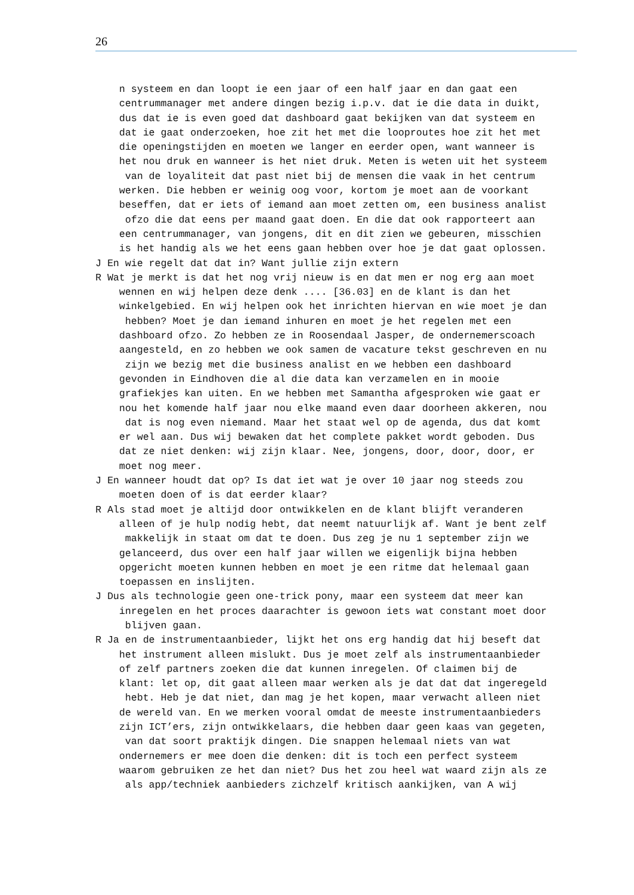26
n systeem en dan loopt ie een jaar of een half jaar en dan gaat een centrummanager met andere dingen bezig i.p.v. dat ie die data in duikt, dus dat ie is even goed dat dashboard gaat bekijken van dat systeem en dat ie gaat onderzoeken, hoe zit het met die looproutes hoe zit het met die openingstijden en moeten we langer en eerder open, want wanneer is het nou druk en wanneer is het niet druk. Meten is weten uit het systeem van de loyaliteit dat past niet bij de mensen die vaak in het centrum werken. Die hebben er weinig oog voor, kortom je moet aan de voorkant beseffen, dat er iets of iemand aan moet zetten om, een business analist ofzo die dat eens per maand gaat doen. En die dat ook rapporteert aan een centrummanager, van jongens, dit en dit zien we gebeuren, misschien is het handig als we het eens gaan hebben over hoe je dat gaat oplossen. J En wie regelt dat dat in? Want jullie zijn extern R Wat je merkt is dat het nog vrij nieuw is en dat men er nog erg aan moet wennen en wij helpen deze denk .... [36.03] en de klant is dan het winkelgebied. En wij helpen ook het inrichten hiervan en wie moet je dan hebben? Moet je dan iemand inhuren en moet je het regelen met een dashboard ofzo. Zo hebben ze in Roosendaal Jasper, de ondernemerscoach aangesteld, en zo hebben we ook samen de vacature tekst geschreven en nu zijn we bezig met die business analist en we hebben een dashboard gevonden in Eindhoven die al die data kan verzamelen en in mooie grafiekjes kan uiten. En we hebben met Samantha afgesproken wie gaat er nou het komende half jaar nou elke maand even daar doorheen akkeren, nou dat is nog even niemand. Maar het staat wel op de agenda, dus dat komt er wel aan. Dus wij bewaken dat het complete pakket wordt geboden. Dus dat ze niet denken: wij zijn klaar. Nee, jongens, door, door, door, er moet nog meer. J En wanneer houdt dat op? Is dat iet wat je over 10 jaar nog steeds zou moeten doen of is dat eerder klaar? R Als stad moet je altijd door ontwikkelen en de klant blijft veranderen alleen of je hulp nodig hebt, dat neemt natuurlijk af. Want je bent zelf makkelijk in staat om dat te doen. Dus zeg je nu 1 september zijn we gelanceerd, dus over een half jaar willen we eigenlijk bijna hebben opgericht moeten kunnen hebben en moet je een ritme dat helemaal gaan toepassen en inslijten. J Dus als technologie geen one-trick pony, maar een systeem dat meer kan inregelen en het proces daarachter is gewoon iets wat constant moet door blijven gaan. R Ja en de instrumentaanbieder, lijkt het ons erg handig dat hij beseft dat het instrument alleen mislukt. Dus je moet zelf als instrumentaanbieder of zelf partners zoeken die dat kunnen inregelen. Of claimen bij de klant: let op, dit gaat alleen maar werken als je dat dat dat ingeregeld hebt. Heb je dat niet, dan mag je het kopen, maar verwacht alleen niet de wereld van. En we merken vooral omdat de meeste instrumentaanbieders zijn ICT’ers, zijn ontwikkelaars, die hebben daar geen kaas van gegeten, van dat soort praktijk dingen. Die snappen helemaal niets van wat ondernemers er mee doen die denken: dit is toch een perfect systeem waarom gebruiken ze het dan niet? Dus het zou heel wat waard zijn als ze als app/techniek aanbieders zichzelf kritisch aankijken, van A wij